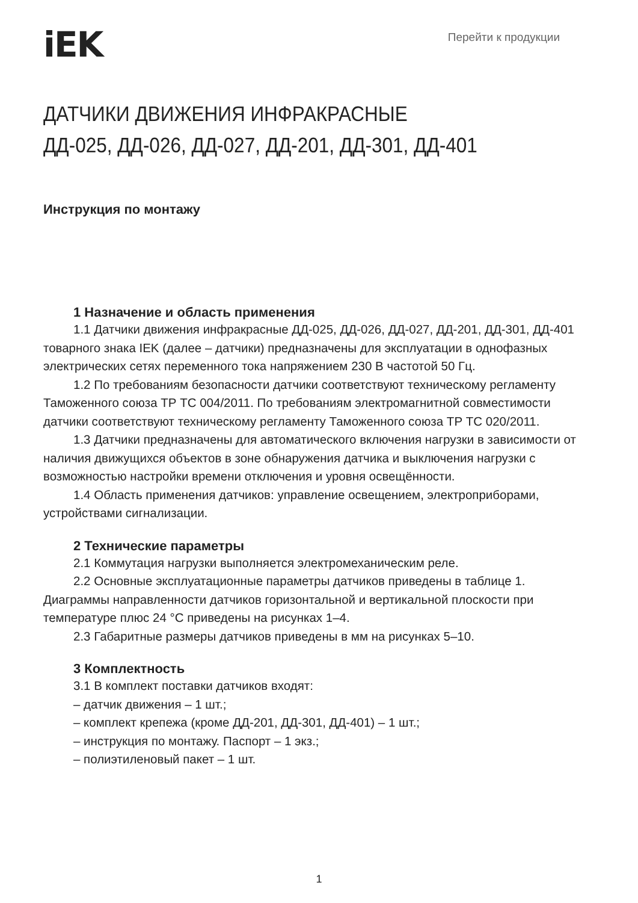iEK
Перейти к продукции
ДАТЧИКИ ДВИЖЕНИЯ ИНФРАКРАСНЫЕ
ДД-025, ДД-026, ДД-027, ДД-201, ДД-301, ДД-401
Инструкция по монтажу
1 Назначение и область применения
1.1 Датчики движения инфракрасные ДД-025, ДД-026, ДД-027, ДД-201, ДД-301, ДД-401 товарного знака IEK (далее – датчики) предназначены для эксплуатации в однофазных электрических сетях переменного тока напряжением 230 В частотой 50 Гц.
1.2 По требованиям безопасности датчики соответствуют техническому регламенту Таможенного союза ТР ТС 004/2011. По требованиям электромагнитной совместимости датчики соответствуют техническому регламенту Таможенного союза ТР ТС 020/2011.
1.3 Датчики предназначены для автоматического включения нагрузки в зависимости от наличия движущихся объектов в зоне обнаружения датчика и выключения нагрузки с возможностью настройки времени отключения и уровня освещённости.
1.4 Область применения датчиков: управление освещением, электроприборами, устройствами сигнализации.
2 Технические параметры
2.1 Коммутация нагрузки выполняется электромеханическим реле.
2.2 Основные эксплуатационные параметры датчиков приведены в таблице 1. Диаграммы направленности датчиков горизонтальной и вертикальной плоскости при температуре плюс 24 °С приведены на рисунках 1–4.
2.3 Габаритные размеры датчиков приведены в мм на рисунках 5–10.
3 Комплектность
3.1 В комплект поставки датчиков входят:
– датчик движения – 1 шт.;
– комплект крепежа (кроме ДД-201, ДД-301, ДД-401) – 1 шт.;
– инструкция по монтажу. Паспорт – 1 экз.;
– полиэтиленовый пакет – 1 шт.
1